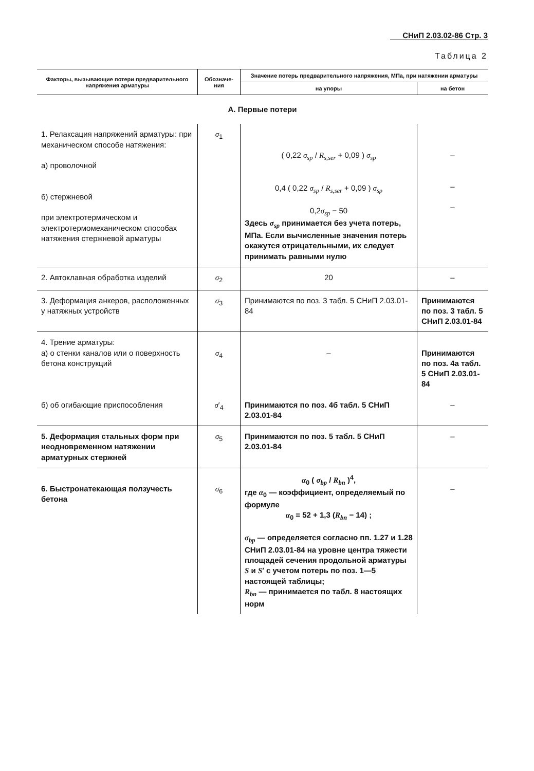СНиП 2.03.02-86 Стр. 3
Таблица 2
| Факторы, вызывающие потери предварительного напряжения арматуры | Обозначе-ния | Значение потерь предварительного напряжения, МПа, при натяжении арматуры | |
| --- | --- | --- | --- |
| | | на упоры | на бетон |
| А. Первые потери | | | |
| 1. Релаксация напряжений арматуры: при механическом способе натяжения: а) проволочной б) стержневой при электротермическом и электротермомеханическом способах натяжения стержневой арматуры | σ<sub>1</sub> | ( 0,22 σ<sub>sp</sub> / R<sub>s,ser</sub> + 0,09 ) σ<sub>sp</sub> 0,4 ( 0,22 σ<sub>sp</sub> / R<sub>s,ser</sub> + 0,09 ) σ<sub>sp</sub> 0,2 σ<sub>sp</sub> − 50 Здесь σ<sub>sp</sub> принимается без учета потерь, МПа. Если вычисленные значения потерь окажутся отрицательными, их следует принимать равными нулю | – – – |
| 2. Автоклавная обработка изделий | σ<sub>2</sub> | 20 | – |
| 3. Деформация анкеров, расположенных у натяжных устройств | σ<sub>3</sub> | Принимаются по поз. 3 табл. 5 СНиП 2.03.01-84 | Принимаются по поз. 3 табл. 5 СНиП 2.03.01-84 |
| 4. Трение арматуры: а) о стенки каналов или о поверхность бетона конструкций | σ<sub>4</sub> | – | Принимаются по поз. 4а табл. 5 СНиП 2.03.01-84 |
| б) об огибающие приспособления | σ ′<sub>4</sub> | Принимаются по поз. 4б табл. 5 СНиП 2.03.01-84 | – |
| 5. Деформация стальных форм при неодновременном натяжении арматурных стержней | σ<sub>5</sub> | Принимаются по поз. 5 табл. 5 СНиП 2.03.01-84 | – |
| 6. Быстронатекающая ползучесть бетона | σ<sub>6</sub> | α<sub>0</sub> ( σ<sub>bp</sub> / R<sub>bn</sub> )<sup>4</sup>, где α<sub>0</sub> — коэффициент, определяемый по формуле α<sub>0</sub> = 52 + 1,3 ( R<sub>bn</sub> − 14) ; σ<sub>bp</sub> — определяется согласно пп. 1.27 и 1.28 СНиП 2.03.01-84 на уровне центра тяжести площадей сечения продольной арматуры S и S ′ с учетом потерь по поз. 1—5 настоящей таблицы; R<sub>bn</sub> — принимается по табл. 8 настоящих норм | – |